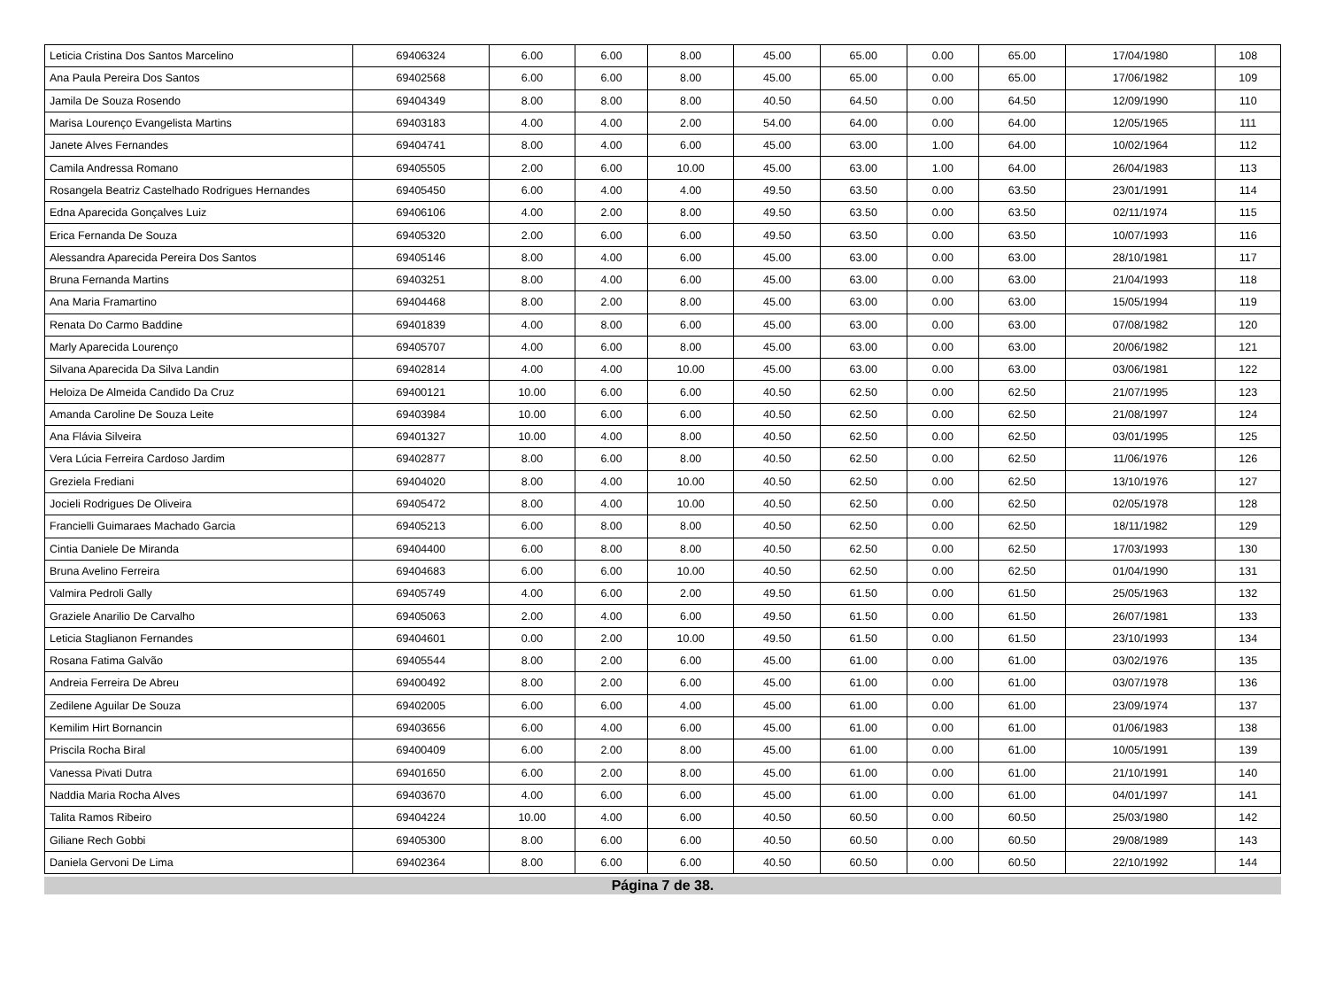| Leticia Cristina Dos Santos Marcelino | 69406324 | 6.00 | 6.00 | 8.00 | 45.00 | 65.00 | 0.00 | 65.00 | 17/04/1980 | 108 |
| Ana Paula Pereira Dos Santos | 69402568 | 6.00 | 6.00 | 8.00 | 45.00 | 65.00 | 0.00 | 65.00 | 17/06/1982 | 109 |
| Jamila De Souza Rosendo | 69404349 | 8.00 | 8.00 | 8.00 | 40.50 | 64.50 | 0.00 | 64.50 | 12/09/1990 | 110 |
| Marisa Lourenço Evangelista Martins | 69403183 | 4.00 | 4.00 | 2.00 | 54.00 | 64.00 | 0.00 | 64.00 | 12/05/1965 | 111 |
| Janete Alves Fernandes | 69404741 | 8.00 | 4.00 | 6.00 | 45.00 | 63.00 | 1.00 | 64.00 | 10/02/1964 | 112 |
| Camila Andressa Romano | 69405505 | 2.00 | 6.00 | 10.00 | 45.00 | 63.00 | 1.00 | 64.00 | 26/04/1983 | 113 |
| Rosangela Beatriz Castelhado Rodrigues Hernandes | 69405450 | 6.00 | 4.00 | 4.00 | 49.50 | 63.50 | 0.00 | 63.50 | 23/01/1991 | 114 |
| Edna Aparecida Gonçalves Luiz | 69406106 | 4.00 | 2.00 | 8.00 | 49.50 | 63.50 | 0.00 | 63.50 | 02/11/1974 | 115 |
| Erica Fernanda De Souza | 69405320 | 2.00 | 6.00 | 6.00 | 49.50 | 63.50 | 0.00 | 63.50 | 10/07/1993 | 116 |
| Alessandra Aparecida Pereira Dos Santos | 69405146 | 8.00 | 4.00 | 6.00 | 45.00 | 63.00 | 0.00 | 63.00 | 28/10/1981 | 117 |
| Bruna Fernanda Martins | 69403251 | 8.00 | 4.00 | 6.00 | 45.00 | 63.00 | 0.00 | 63.00 | 21/04/1993 | 118 |
| Ana Maria Framartino | 69404468 | 8.00 | 2.00 | 8.00 | 45.00 | 63.00 | 0.00 | 63.00 | 15/05/1994 | 119 |
| Renata Do Carmo Baddine | 69401839 | 4.00 | 8.00 | 6.00 | 45.00 | 63.00 | 0.00 | 63.00 | 07/08/1982 | 120 |
| Marly Aparecida Lourenço | 69405707 | 4.00 | 6.00 | 8.00 | 45.00 | 63.00 | 0.00 | 63.00 | 20/06/1982 | 121 |
| Silvana Aparecida Da Silva Landin | 69402814 | 4.00 | 4.00 | 10.00 | 45.00 | 63.00 | 0.00 | 63.00 | 03/06/1981 | 122 |
| Heloiza De Almeida Candido Da Cruz | 69400121 | 10.00 | 6.00 | 6.00 | 40.50 | 62.50 | 0.00 | 62.50 | 21/07/1995 | 123 |
| Amanda Caroline De Souza Leite | 69403984 | 10.00 | 6.00 | 6.00 | 40.50 | 62.50 | 0.00 | 62.50 | 21/08/1997 | 124 |
| Ana Flávia Silveira | 69401327 | 10.00 | 4.00 | 8.00 | 40.50 | 62.50 | 0.00 | 62.50 | 03/01/1995 | 125 |
| Vera Lúcia Ferreira Cardoso Jardim | 69402877 | 8.00 | 6.00 | 8.00 | 40.50 | 62.50 | 0.00 | 62.50 | 11/06/1976 | 126 |
| Greziela Frediani | 69404020 | 8.00 | 4.00 | 10.00 | 40.50 | 62.50 | 0.00 | 62.50 | 13/10/1976 | 127 |
| Jocieli Rodrigues De Oliveira | 69405472 | 8.00 | 4.00 | 10.00 | 40.50 | 62.50 | 0.00 | 62.50 | 02/05/1978 | 128 |
| Francielli Guimaraes Machado Garcia | 69405213 | 6.00 | 8.00 | 8.00 | 40.50 | 62.50 | 0.00 | 62.50 | 18/11/1982 | 129 |
| Cintia Daniele De Miranda | 69404400 | 6.00 | 8.00 | 8.00 | 40.50 | 62.50 | 0.00 | 62.50 | 17/03/1993 | 130 |
| Bruna Avelino Ferreira | 69404683 | 6.00 | 6.00 | 10.00 | 40.50 | 62.50 | 0.00 | 62.50 | 01/04/1990 | 131 |
| Valmira Pedroli Gally | 69405749 | 4.00 | 6.00 | 2.00 | 49.50 | 61.50 | 0.00 | 61.50 | 25/05/1963 | 132 |
| Graziele Anarilio De Carvalho | 69405063 | 2.00 | 4.00 | 6.00 | 49.50 | 61.50 | 0.00 | 61.50 | 26/07/1981 | 133 |
| Leticia Staglianon Fernandes | 69404601 | 0.00 | 2.00 | 10.00 | 49.50 | 61.50 | 0.00 | 61.50 | 23/10/1993 | 134 |
| Rosana Fatima Galvão | 69405544 | 8.00 | 2.00 | 6.00 | 45.00 | 61.00 | 0.00 | 61.00 | 03/02/1976 | 135 |
| Andreia Ferreira De Abreu | 69400492 | 8.00 | 2.00 | 6.00 | 45.00 | 61.00 | 0.00 | 61.00 | 03/07/1978 | 136 |
| Zedilene Aguilar De Souza | 69402005 | 6.00 | 6.00 | 4.00 | 45.00 | 61.00 | 0.00 | 61.00 | 23/09/1974 | 137 |
| Kemilim Hirt Bornancin | 69403656 | 6.00 | 4.00 | 6.00 | 45.00 | 61.00 | 0.00 | 61.00 | 01/06/1983 | 138 |
| Priscila Rocha Biral | 69400409 | 6.00 | 2.00 | 8.00 | 45.00 | 61.00 | 0.00 | 61.00 | 10/05/1991 | 139 |
| Vanessa Pivati Dutra | 69401650 | 6.00 | 2.00 | 8.00 | 45.00 | 61.00 | 0.00 | 61.00 | 21/10/1991 | 140 |
| Naddia Maria Rocha Alves | 69403670 | 4.00 | 6.00 | 6.00 | 45.00 | 61.00 | 0.00 | 61.00 | 04/01/1997 | 141 |
| Talita Ramos Ribeiro | 69404224 | 10.00 | 4.00 | 6.00 | 40.50 | 60.50 | 0.00 | 60.50 | 25/03/1980 | 142 |
| Giliane Rech Gobbi | 69405300 | 8.00 | 6.00 | 6.00 | 40.50 | 60.50 | 0.00 | 60.50 | 29/08/1989 | 143 |
| Daniela Gervoni De Lima | 69402364 | 8.00 | 6.00 | 6.00 | 40.50 | 60.50 | 0.00 | 60.50 | 22/10/1992 | 144 |
Página 7 de 38.